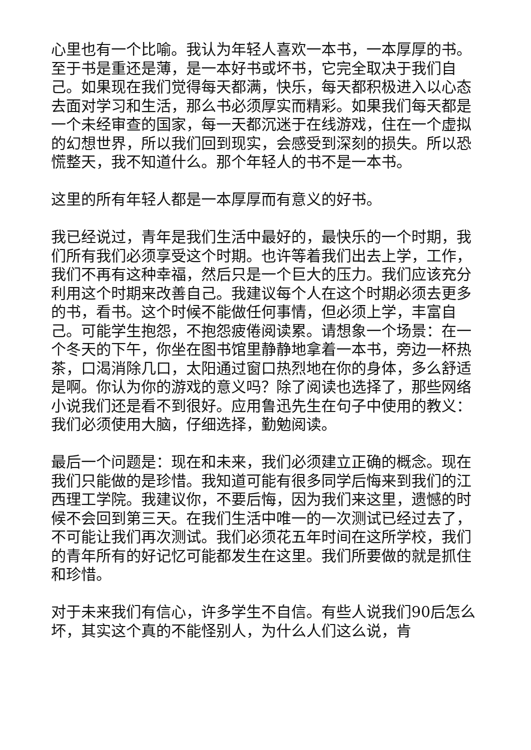心里也有一个比喻。我认为年轻人喜欢一本书，一本厚厚的书。至于书是重还是薄，是一本好书或坏书，它完全取决于我们自己。如果现在我们觉得每天都满，快乐，每天都积极进入以心态去面对学习和生活，那么书必须厚实而精彩。如果我们每天都是一个未经审查的国家，每一天都沉迷于在线游戏，住在一个虚拟的幻想世界，所以我们回到现实，会感受到深刻的损失。所以恐慌整天，我不知道什么。那个年轻人的书不是一本书。
这里的所有年轻人都是一本厚厚而有意义的好书。
我已经说过，青年是我们生活中最好的，最快乐的一个时期，我们所有我们必须享受这个时期。也许等着我们出去上学，工作，我们不再有这种幸福，然后只是一个巨大的压力。我们应该充分利用这个时期来改善自己。我建议每个人在这个时期必须去更多的书，看书。这个时候不能做任何事情，但必须上学，丰富自己。可能学生抱怨，不抱怨疲倦阅读累。请想象一个场景：在一个冬天的下午，你坐在图书馆里静静地拿着一本书，旁边一杯热茶，口渴消除几口，太阳通过窗口热烈地在你的身体，多么舒适是啊。你认为你的游戏的意义吗？除了阅读也选择了，那些网络小说我们还是看不到很好。应用鲁迅先生在句子中使用的教义：我们必须使用大脑，仔细选择，勤勉阅读。
最后一个问题是：现在和未来，我们必须建立正确的概念。现在我们只能做的是珍惜。我知道可能有很多同学后悔来到我们的江西理工学院。我建议你，不要后悔，因为我们来这里，遗憾的时候不会回到第三天。在我们生活中唯一的一次测试已经过去了，不可能让我们再次测试。我们必须花五年时间在这所学校，我们的青年所有的好记忆可能都发生在这里。我们所要做的就是抓住和珍惜。
对于未来我们有信心，许多学生不自信。有些人说我们90后怎么坏，其实这个真的不能怪别人，为什么人们这么说，肯